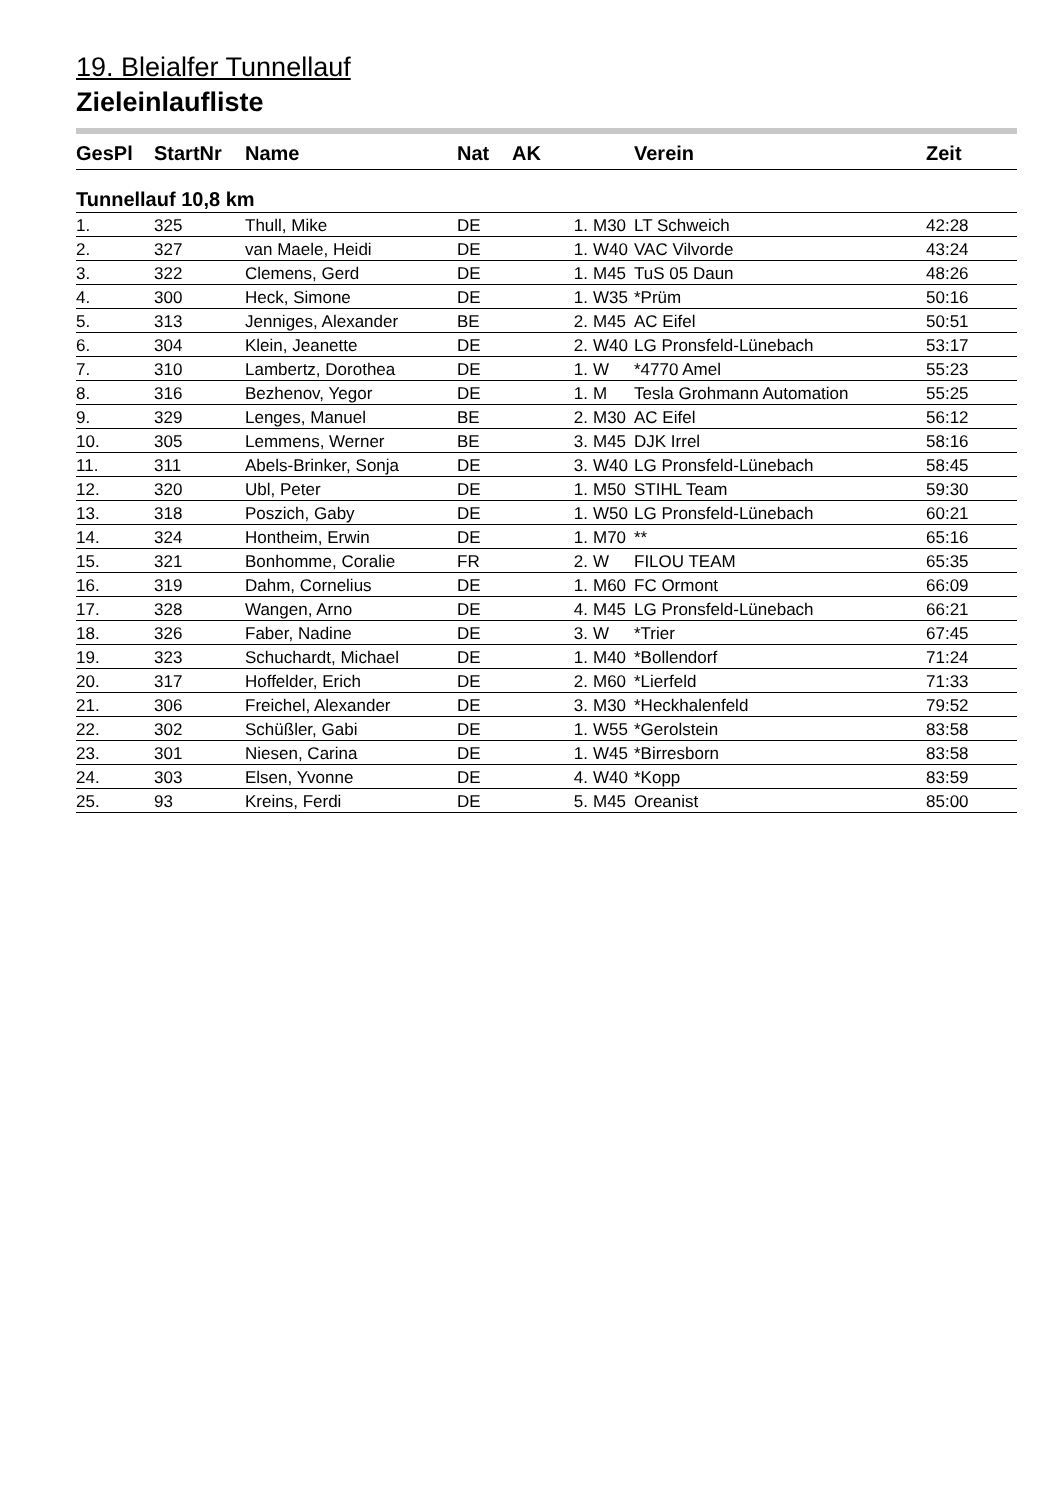19. Bleialfer Tunnellauf
Zieleinlaufliste
| GesPl | StartNr | Name | Nat | AK | | Verein | Zeit |
| --- | --- | --- | --- | --- | --- | --- | --- |
| Tunnellauf 10,8 km | | | | | | | |
| 1. | 325 | Thull, Mike | DE | 1. | M30 | LT Schweich | 42:28 |
| 2. | 327 | van Maele, Heidi | DE | 1. | W40 | VAC Vilvorde | 43:24 |
| 3. | 322 | Clemens, Gerd | DE | 1. | M45 | TuS 05 Daun | 48:26 |
| 4. | 300 | Heck, Simone | DE | 1. | W35 | *Prüm | 50:16 |
| 5. | 313 | Jenniges, Alexander | BE | 2. | M45 | AC Eifel | 50:51 |
| 6. | 304 | Klein, Jeanette | DE | 2. | W40 | LG Pronsfeld-Lünebach | 53:17 |
| 7. | 310 | Lambertz, Dorothea | DE | 1. | W | *4770 Amel | 55:23 |
| 8. | 316 | Bezhenov, Yegor | DE | 1. | M | Tesla Grohmann Automation | 55:25 |
| 9. | 329 | Lenges, Manuel | BE | 2. | M30 | AC Eifel | 56:12 |
| 10. | 305 | Lemmens, Werner | BE | 3. | M45 | DJK Irrel | 58:16 |
| 11. | 311 | Abels-Brinker, Sonja | DE | 3. | W40 | LG Pronsfeld-Lünebach | 58:45 |
| 12. | 320 | Ubl, Peter | DE | 1. | M50 | STIHL Team | 59:30 |
| 13. | 318 | Poszich, Gaby | DE | 1. | W50 | LG Pronsfeld-Lünebach | 60:21 |
| 14. | 324 | Hontheim, Erwin | DE | 1. | M70 | ** | 65:16 |
| 15. | 321 | Bonhomme, Coralie | FR | 2. | W | FILOU TEAM | 65:35 |
| 16. | 319 | Dahm, Cornelius | DE | 1. | M60 | FC Ormont | 66:09 |
| 17. | 328 | Wangen, Arno | DE | 4. | M45 | LG Pronsfeld-Lünebach | 66:21 |
| 18. | 326 | Faber, Nadine | DE | 3. | W | *Trier | 67:45 |
| 19. | 323 | Schuchardt, Michael | DE | 1. | M40 | *Bollendorf | 71:24 |
| 20. | 317 | Hoffelder, Erich | DE | 2. | M60 | *Lierfeld | 71:33 |
| 21. | 306 | Freichel, Alexander | DE | 3. | M30 | *Heckhalenfeld | 79:52 |
| 22. | 302 | Schüßler, Gabi | DE | 1. | W55 | *Gerolstein | 83:58 |
| 23. | 301 | Niesen, Carina | DE | 1. | W45 | *Birresborn | 83:58 |
| 24. | 303 | Elsen, Yvonne | DE | 4. | W40 | *Kopp | 83:59 |
| 25. | 93 | Kreins, Ferdi | DE | 5. | M45 | Oreanist | 85:00 |